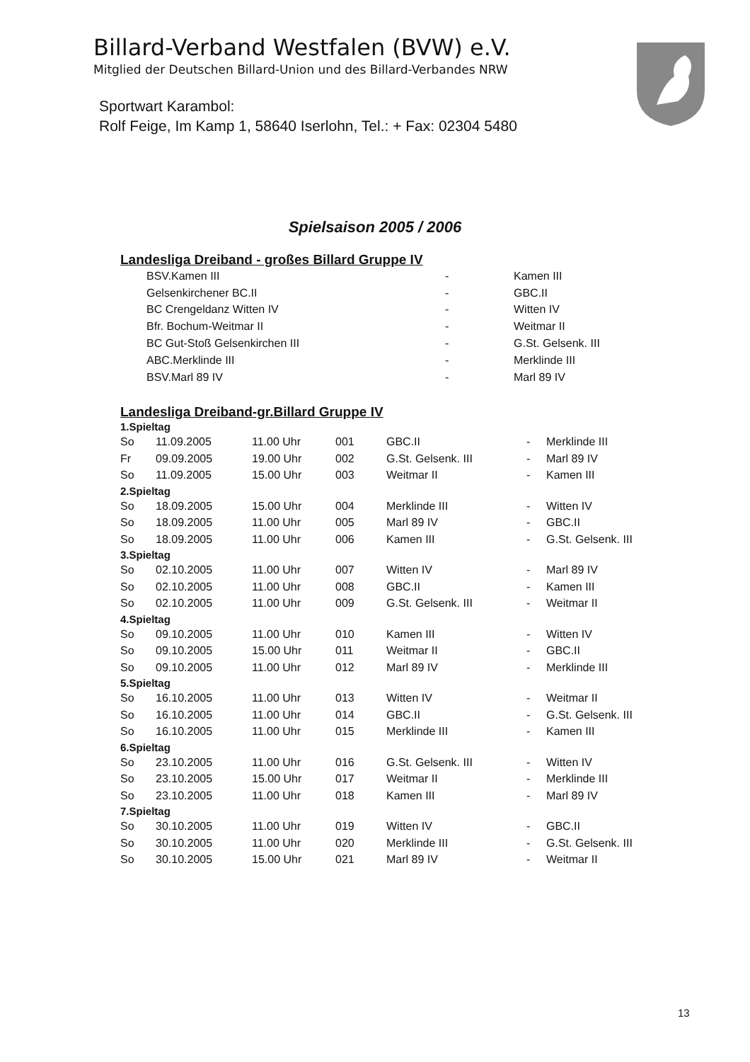Billard-Verband Westfalen (BVW) e.V.
Mitglied der Deutschen Billard-Union und des Billard-Verbandes NRW
Sportwart Karambol:
Rolf Feige, Im Kamp 1, 58640 Iserlohn, Tel.: + Fax: 02304 5480
Spielsaison 2005 / 2006
Landesliga Dreiband - großes Billard Gruppe IV
| | BSV.Kamen III | - | Kamen III |
| | Gelsenkirchener BC.II | - | GBC.II |
| | BC Crengeldanz Witten IV | - | Witten IV |
| | Bfr. Bochum-Weitmar II | - | Weitmar II |
| | BC Gut-Stoß Gelsenkirchen III | - | G.St. Gelsenk. III |
| | ABC.Merklinde III | - | Merklinde III |
| | BSV.Marl 89 IV | - | Marl 89 IV |
Landesliga Dreiband-gr.Billard Gruppe IV
| 1.Spieltag | | | | | | |
| So | 11.09.2005 | 11.00 Uhr | 001 | GBC.II | - | Merklinde III |
| Fr | 09.09.2005 | 19.00 Uhr | 002 | G.St. Gelsenk. III | - | Marl 89 IV |
| So | 11.09.2005 | 15.00 Uhr | 003 | Weitmar II | - | Kamen III |
| 2.Spieltag | | | | | | |
| So | 18.09.2005 | 15.00 Uhr | 004 | Merklinde III | - | Witten IV |
| So | 18.09.2005 | 11.00 Uhr | 005 | Marl 89 IV | - | GBC.II |
| So | 18.09.2005 | 11.00 Uhr | 006 | Kamen III | - | G.St. Gelsenk. III |
| 3.Spieltag | | | | | | |
| So | 02.10.2005 | 11.00 Uhr | 007 | Witten IV | - | Marl 89 IV |
| So | 02.10.2005 | 11.00 Uhr | 008 | GBC.II | - | Kamen III |
| So | 02.10.2005 | 11.00 Uhr | 009 | G.St. Gelsenk. III | - | Weitmar II |
| 4.Spieltag | | | | | | |
| So | 09.10.2005 | 11.00 Uhr | 010 | Kamen III | - | Witten IV |
| So | 09.10.2005 | 15.00 Uhr | 011 | Weitmar II | - | GBC.II |
| So | 09.10.2005 | 11.00 Uhr | 012 | Marl 89 IV | - | Merklinde III |
| 5.Spieltag | | | | | | |
| So | 16.10.2005 | 11.00 Uhr | 013 | Witten IV | - | Weitmar II |
| So | 16.10.2005 | 11.00 Uhr | 014 | GBC.II | - | G.St. Gelsenk. III |
| So | 16.10.2005 | 11.00 Uhr | 015 | Merklinde III | - | Kamen III |
| 6.Spieltag | | | | | | |
| So | 23.10.2005 | 11.00 Uhr | 016 | G.St. Gelsenk. III | - | Witten IV |
| So | 23.10.2005 | 15.00 Uhr | 017 | Weitmar II | - | Merklinde III |
| So | 23.10.2005 | 11.00 Uhr | 018 | Kamen III | - | Marl 89 IV |
| 7.Spieltag | | | | | | |
| So | 30.10.2005 | 11.00 Uhr | 019 | Witten IV | - | GBC.II |
| So | 30.10.2005 | 11.00 Uhr | 020 | Merklinde III | - | G.St. Gelsenk. III |
| So | 30.10.2005 | 15.00 Uhr | 021 | Marl 89 IV | - | Weitmar II |
13